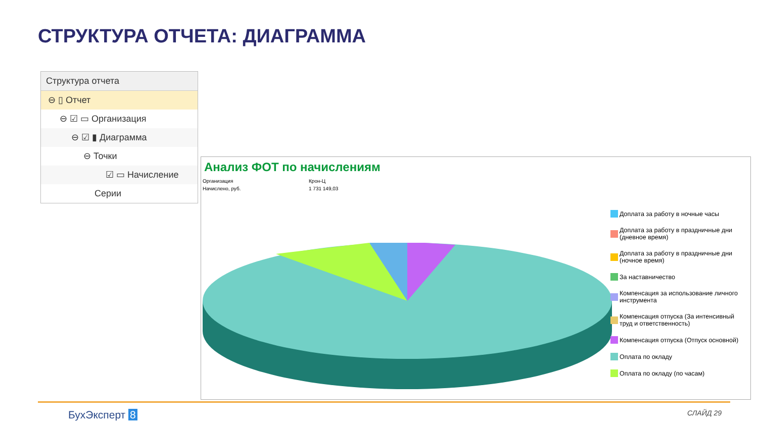СТРУКТУРА ОТЧЕТА: ДИАГРАММА
Структура отчета
⊖ ▯ Отчет
⊖ ☑ ▭ Организация
⊖ ☑ ▮ Диаграмма
⊖ Точки
☑ ▭ Начисление
Серии
Анализ ФОТ по начислениям
Организация Крон-Ц Начислено, руб. 1 731 149,03
Доплата за работу в ночные часы
Доплата за работу в праздничные дни (дневное время)
Доплата за работу в праздничные дни (ночное время)
За наставничество
Компенсация за использование личного инструмента
Компенсация отпуска (За интенсивный труд и ответственность)
Компенсация отпуска (Отпуск основной)
Оплата по окладу
Оплата по окладу (по часам)
БухЭксперт 8 СЛАЙД 29